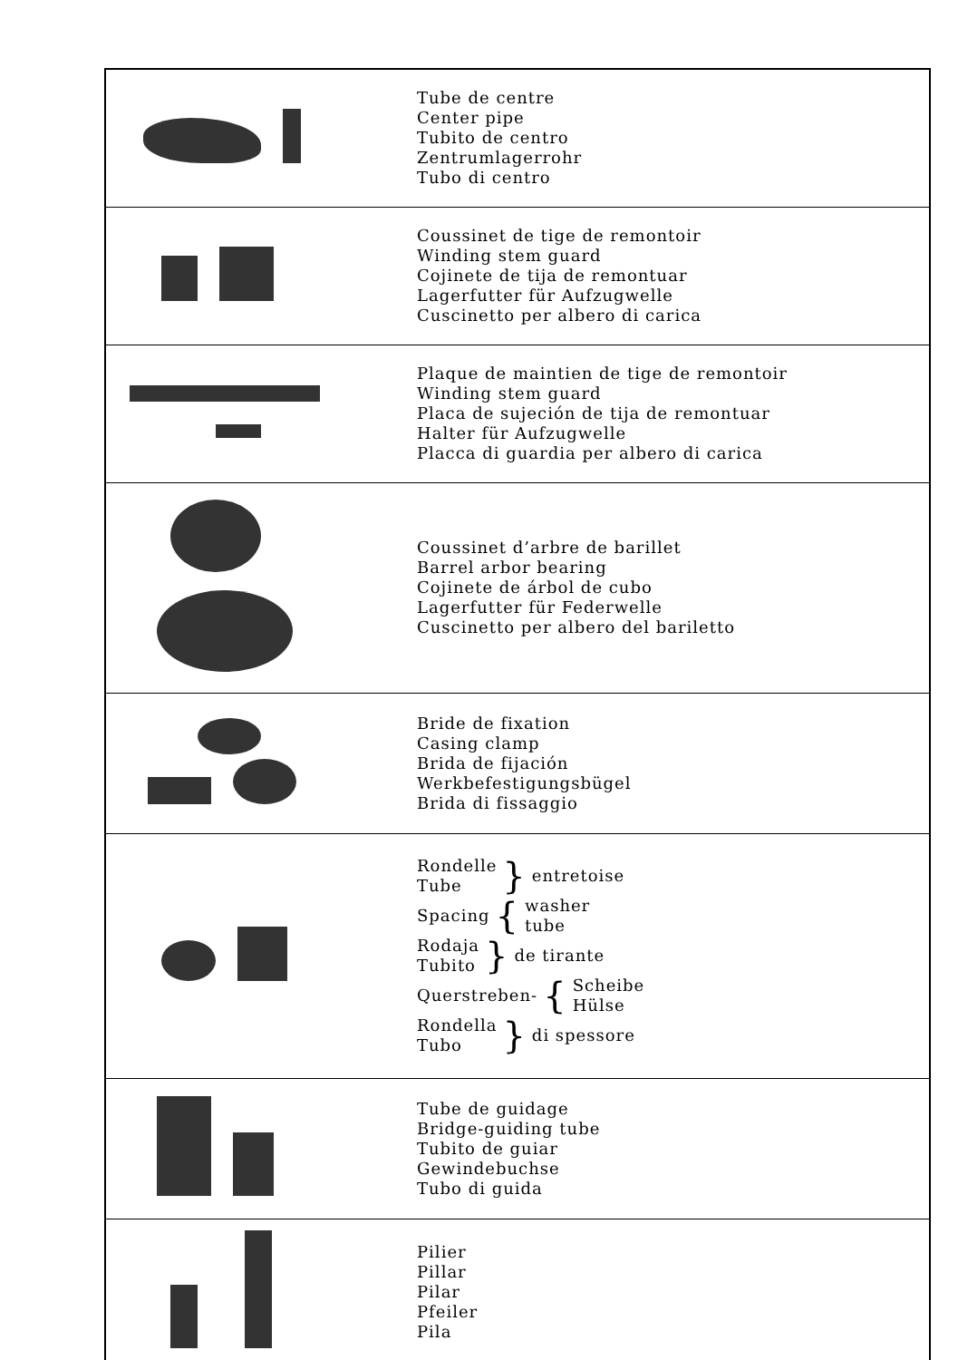| | Tube de centre Center pipe Tubito de centro Zentrumlagerrohr Tubo di centro |
| | Coussinet de tige de remontoir Winding stem guard Cojinete de tija de remontuar Lagerfutter für Aufzugwelle Cuscinetto per albero di carica |
| | Plaque de maintien de tige de remontoir Winding stem guard Placa de sujeción de tija de remontuar Halter für Aufzugwelle Placca di guardia per albero di carica |
| | Coussinet d’arbre de barillet Barrel arbor bearing Cojinete de árbol de cubo Lagerfutter für Federwelle Cuscinetto per albero del bariletto |
| | Bride de fixation Casing clamp Brida de fijación Werkbefestigungsbügel Brida di fissaggio |
| | Rondelle Tube } entretoise Spacing { washer tube Rodaja Tubito } de tirante Querstreben- { Scheibe Hülse Rondella Tubo } di spessore |
| | Tube de guidage Bridge-guiding tube Tubito de guiar Gewindebuchse Tubo di guida |
| | Pilier Pillar Pilar Pfeiler Pila |